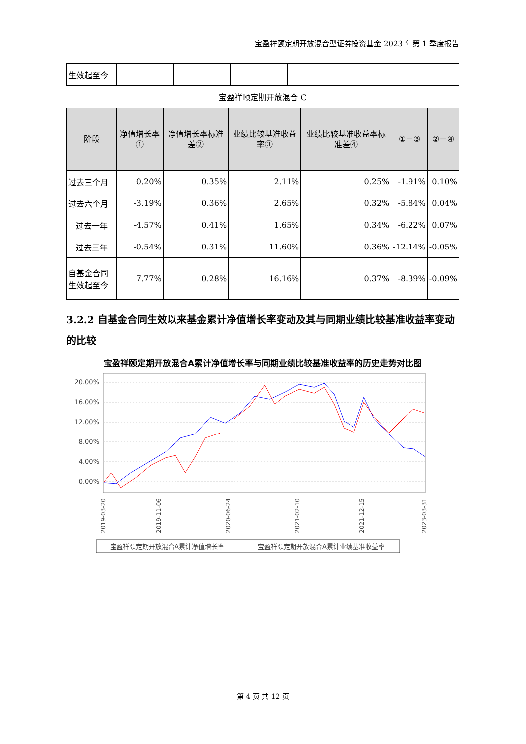宝盈祥颐定期开放混合型证券投资基金 2023 年第 1 季度报告
| 生效起至今 | | | | | | |
宝盈祥颐定期开放混合 C
| 阶段 | 净值增长率① | 净值增长率标准差② | 业绩比较基准收益率③ | 业绩比较基准收益率标准差④ | ①－③ | ②－④ |
| --- | --- | --- | --- | --- | --- | --- |
| 过去三个月 | 0.20% | 0.35% | 2.11% | 0.25% | -1.91% | 0.10% |
| 过去六个月 | -3.19% | 0.36% | 2.65% | 0.32% | -5.84% | 0.04% |
| 过去一年 | -4.57% | 0.41% | 1.65% | 0.34% | -6.22% | 0.07% |
| 过去三年 | -0.54% | 0.31% | 11.60% | 0.36% | -12.14% | -0.05% |
| 自基金合同生效起至今 | 7.77% | 0.28% | 16.16% | 0.37% | -8.39% | -0.09% |
3.2.2 自基金合同生效以来基金累计净值增长率变动及其与同期业绩比较基准收益率变动的比较
宝盈祥颐定期开放混合A累计净值增长率与同期业绩比较基准收益率的历史走势对比图
20.00%
16.00%
12.00%
8.00%
4.00%
0.00%
2019-03-20
2019-11-06
2020-06-24
2021-02-10
2021-12-15
2023-03-31
—
宝盈祥颐定期开放混合A累计净值增长率
—
宝盈祥颐定期开放混合A累计业绩基准收益率
第 4 页 共 12 页